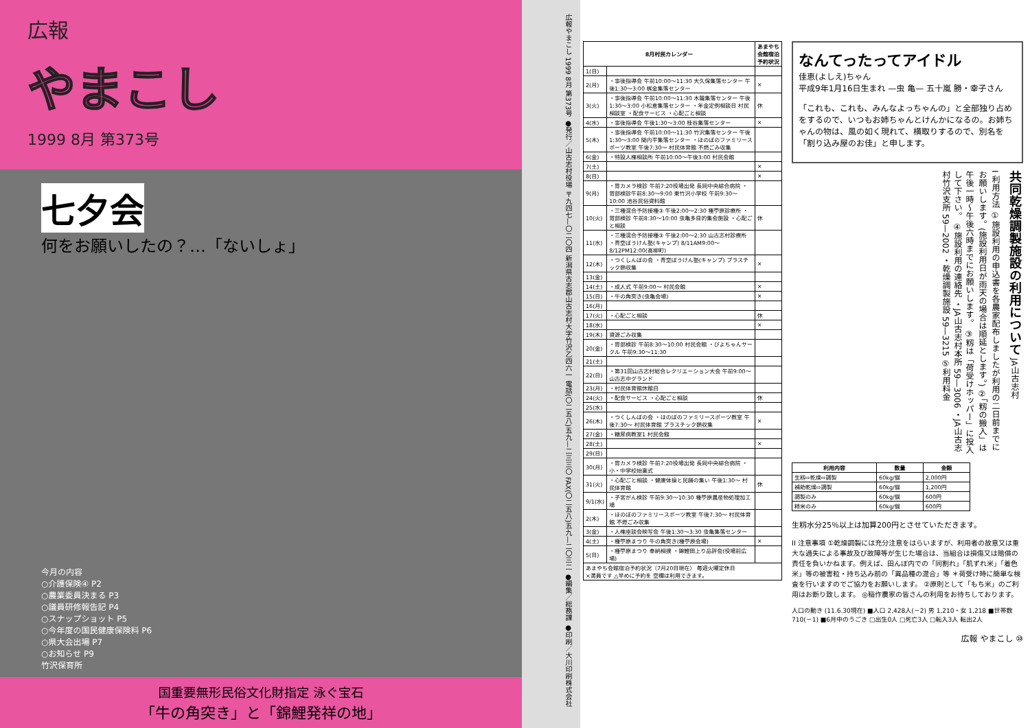広報
やまこし
1999 8月 第373号
七夕会
何をお願いしたの？…「ないしょ」
今月の内容
○介護保険④ P2
○農業委員決まる P3
○議員研修報告記 P4
○スナップショット P5
○今年度の国民健康保険料 P6
○県大会出場 P7
○お知らせ P9
竹沢保育所
国重要無形民俗文化財指定 泳ぐ宝石
「牛の角突き」と「錦鯉発祥の地」
広報やまこし 1999 8月 第373号 ●発行／山古志村役場 〒九四七—〇二〇四 新潟県古志郡山古志村大字竹沢乙四六一 電話(〇二五八)五九—二三三〇 FAX(〇二五八)五九—二〇三二 ●編集／総務課 ●印刷／大川印刷株式会社
| 8月村民カレンダー | | あまやち会館宿泊予約状況 |
| --- | --- | --- |
| 1(日) | | |
| 2(月) | ・事後指導会 午前10:00～11:30 大久保集落センター 午後1:30～3:00 梶金集落センター | × |
| 3(火) | ・事後指導会 午前10:00～11:30 木籠集落センター 午後1:30～3:00 小松倉集落センター ・年金定例相談日 村民相談室 ・配食サービス ・心配ごと相談 | 休 |
| 4(水) | ・事後指導会 午後1:30～3:00 桂谷集落センター | × |
| 5(木) | ・事後指導会 午前10:00～11:30 竹沢集落センター 午後1:30～3:00 間内平集落センター ・ほのぼのファミリースポーツ教室 午後7:30～ 村民体育館 不燃ごみ収集 | |
| 6(金) | ・特設人権相談所 午前10:00～午後3:00 村民会館 | |
| 7(土) | | × |
| 8(日) | | × |
| 9(月) | ・胃カメラ検診 午前7:20役場出発 長岡中央綜合病院 ・胃部検診午前8:30～9:00 東竹沢小学校 午前9:30～10:00 池谷民俗資料館 | |
| 10(火) | ・三種混合予防接種③ 午後2:00～2:30 種苧原診療所 ・胃部検診 午前8:30～10:00 虫亀多目的集会施設 ・心配ごと相談 | 休 |
| 11(水) | ・三種混合予防接種③ 午後2:00～2:30 山古志村診療所 ・青空ぼうけん塾(キャンプ) 8/11AM9:00～8/12PM12:00(高柳町) | |
| 12(木) | ・つくしんぼの会 ・青空ぼうけん塾(キャンプ) プラスチック類収集 | × |
| 13(金) | | |
| 14(土) | ・成人式 午前9:00～ 村民会館 | × |
| 15(日) | ・牛の角突き(虫亀会場) | × |
| 16(月) | | |
| 17(火) | ・心配ごと相談 | 休 |
| 18(水) | | × |
| 19(木) | 資源ごみ収集 | |
| 20(金) | ・胃部検診 午前8:30～10:00 村民会館 ・ぴよちゃんサークル 午前9:30～11:30 | |
| 21(土) | | |
| 22(日) | ・第31回山古志村総合レクリエーション大会 午前9:00～ 山古志中グランド | |
| 23(月) | ・村民体育館休館日 | |
| 24(火) | ・配食サービス ・心配ごと相談 | 休 |
| 25(水) | | |
| 26(木) | ・つくしんぼの会 ・ほのぼのファミリースポーツ教室 午後7:30～ 村民体育館 プラスチック類収集 | × |
| 27(金) | ・糖尿病教室1 村民会館 | |
| 28(土) | | × |
| 29(日) | | |
| 30(月) | ・胃カメラ検診 午前7:20役場出発 長岡中央綜合病院 ・小・中学校始業式 | |
| 31(火) | ・心配ごと相談 ・健康体操と民踊の集い 午後1:30～ 村民体育館 | 休 |
| 9/1(水) | ・子宮がん検診 午前9:30～10:30 種苧原農産物処理加工場 | |
| 2(木) | ・ほのぼのファミリースポーツ教室 午後7:30～ 村民体育館 不燃ごみ収集 | |
| 3(金) | ・人権座談会映写会 午後1:30～3:30 虫亀集落センター | |
| 4(土) | ・種苧原まつり 牛の角突き(種苧原会場) | × |
| 5(日) | ・種苧原まつり 奉納相撲 ・錦鯉田上り品評会(役場前広場) | |
| あまやち会館宿泊予約状況（7月20日現在） 毎週火曜定休日 ×満員です △早めに予約を 空欄は利用できます。 | | |
なんてったってアイドル
佳恵(よしえ)ちゃん
平成9年1月16日生まれ —虫 亀— 五十嵐 勝・幸子さん
「これも、これも、みんなよっちゃんの」と全部独り占めをするので、いつもお姉ちゃんとけんかになるの。お姉ちゃんの物は、風の如く現れて、横取りするので、別名を「割り込み屋のお佳」と申します。
共同乾燥調製施設の利用について JA山古志村
I 利用方法 ①施設利用の申込書を各農家配布しましたが利用の二日前までにお願いします。(施設利用日が雨天の場合は順延とします。) ②「籾の搬入」は午後一時～午後六時までにお願いします。 ③籾は「荷受けホッパー」に投入して下さい。 ④施設利用の連絡先 ・JA山古志村本所 59—3006 ・JA山古志村竹沢支所 59—2002 ・乾燥調製施設 59—3215 ⑤利用料金
| 利用内容 | 数量 | 金額 |
| --- | --- | --- |
| 生籾⇨乾燥⇨調製 | 60kg/個 | 2,000円 |
| 補助乾燥⇨調製 | 60kg/個 | 1,200円 |
| 調製のみ | 60kg/個 | 600円 |
| 精米のみ | 60kg/個 | 600円 |
生籾水分25％以上は加算200円とさせていただきます。
II 注意事項 ①乾燥調製には充分注意をはらいますが、利用者の故意又は重大な過失による事故及び故障等が生じた場合は、当組合は損傷又は賠償の責任を負いかねます。例えば、田んぼ内での「同割れ」「肌ずれ米」「着色米」等の被害粒・持ち込み前の「異品種の混合」等 ＊荷受け時に簡単な検査を行いますのでご協力をお願いします。 ②原則として「もち米」のご利用はお断り致します。 ◎稲作農家の皆さんの利用をお待ちしております。
人口の動き (11.6.30現在) ■人口 2,428人(－2) 男 1,210・女 1,218 ■世帯数 710(－1) ■6月中のうごき □出生0人 □死亡3人 □転入3人 転出2人
広報 やまこし ⑩